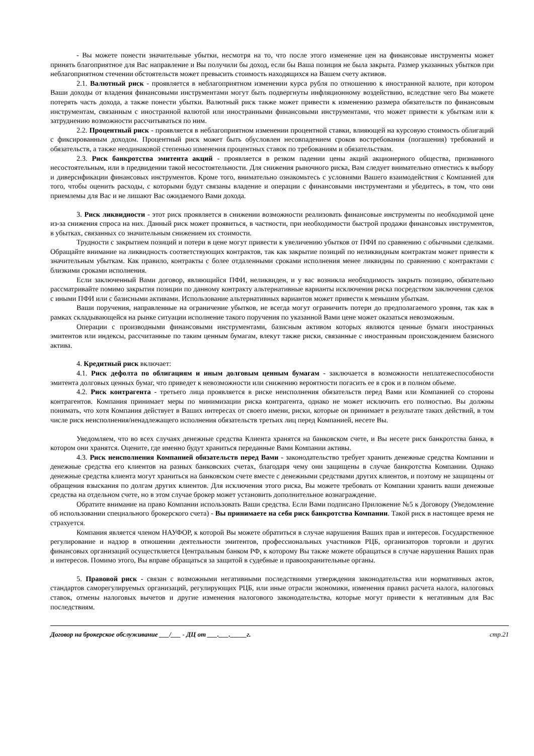- Вы можете понести значительные убытки, несмотря на то, что после этого изменение цен на финансовые инструменты может принять благоприятное для Вас направление и Вы получили бы доход, если бы Ваша позиция не была закрыта. Размер указанных убытков при неблагоприятном стечении обстоятельств может превысить стоимость находящихся на Вашем счету активов.
2.1. Валютный риск - проявляется в неблагоприятном изменении курса рубля по отношению к иностранной валюте, при котором Ваши доходы от владения финансовыми инструментами могут быть подвергнуты инфляционному воздействию, вследствие чего Вы можете потерять часть дохода, а также понести убытки. Валютный риск также может привести к изменению размера обязательств по финансовым инструментам, связанным с иностранной валютой или иностранными финансовыми инструментами, что может привести к убыткам или к затруднению возможности рассчитываться по ним.
2.2. Процентный риск - проявляется в неблагоприятном изменении процентной ставки, влияющей на курсовую стоимость облигаций с фиксированным доходом. Процентный риск может быть обусловлен несовпадением сроков востребования (погашения) требований и обязательств, а также неодинаковой степенью изменения процентных ставок по требованиям и обязательствам.
2.3. Риск банкротства эмитента акций - проявляется в резком падении цены акций акционерного общества, признанного несостоятельным, или в предвидении такой несостоятельности. Для снижения рыночного риска, Вам следует внимательно отнестись к выбору и диверсификации финансовых инструментов. Кроме того, внимательно ознакомьтесь с условиями Вашего взаимодействия с Компанией для того, чтобы оценить расходы, с которыми будут связаны владение и операции с финансовыми инструментами и убедитесь, в том, что они приемлемы для Вас и не лишают Вас ожидаемого Вами дохода.
3. Риск ликвидности - этот риск проявляется в снижении возможности реализовать финансовые инструменты по необходимой цене из-за снижения спроса на них. Данный риск может проявиться, в частности, при необходимости быстрой продажи финансовых инструментов, в убытках, связанных со значительным снижением их стоимости.
Трудности с закрытием позиций и потери в цене могут привести к увеличению убытков от ПФИ по сравнению с обычными сделками. Обращайте внимание на ликвидность соответствующих контрактов, так как закрытие позиций по неликвидным контрактам может привести к значительным убыткам. Как правило, контракты с более отдаленными сроками исполнения менее ликвидны по сравнению с контрактами с близкими сроками исполнения.
Если заключенный Вами договор, являющийся ПФИ, неликвиден, и у вас возникла необходимость закрыть позицию, обязательно рассматривайте помимо закрытия позиции по данному контракту альтернативные варианты исключения риска посредством заключения сделок с иными ПФИ или с базисными активами. Использование альтернативных вариантов может привести к меньшим убыткам.
Ваши поручения, направленные на ограничение убытков, не всегда могут ограничить потери до предполагаемого уровня, так как в рамках складывающейся на рынке ситуации исполнение такого поручения по указанной Вами цене может оказаться невозможным.
Операции с производными финансовыми инструментами, базисным активом которых являются ценные бумаги иностранных эмитентов или индексы, рассчитанные по таким ценным бумагам, влекут также риски, связанные с иностранным происхождением базисного актива.
4. Кредитный риск включает:
4.1. Риск дефолта по облигациям и иным долговым ценным бумагам - заключается в возможности неплатежеспособности эмитента долговых ценных бумаг, что приведет к невозможности или снижению вероятности погасить ее в срок и в полном объеме.
4.2. Риск контрагента - третьего лица проявляется в риске неисполнения обязательств перед Вами или Компанией со стороны контрагентов. Компания принимает меры по минимизации риска контрагента, однако не может исключить его полностью. Вы должны понимать, что хотя Компания действует в Ваших интересах от своего имени, риски, которые он принимает в результате таких действий, в том числе риск неисполнения/ненадлежащего исполнения обязательств третьих лиц перед Компанией, несете Вы.
Уведомляем, что во всех случаях денежные средства Клиента хранятся на банковском счете, и Вы несете риск банкротства банка, в котором они хранятся. Оцените, где именно будут храниться переданные Вами Компании активы.
4.3. Риск неисполнения Компанией обязательств перед Вами - законодательство требует хранить денежные средства Компании и денежные средства его клиентов на разных банковских счетах, благодаря чему они защищены в случае банкротства Компании. Однако денежные средства клиента могут храниться на банковском счете вместе с денежными средствами других клиентов, и поэтому не защищены от обращения взыскания по долгам других клиентов. Для исключения этого риска, Вы можете требовать от Компании хранить ваши денежные средства на отдельном счете, но в этом случае брокер может установить дополнительное вознаграждение.
Обратите внимание на право Компании использовать Ваши средства. Если Вами подписано Приложение №5 к Договору (Уведомление об использовании специального брокерского счета) - Вы принимаете на себя риск банкротства Компании. Такой риск в настоящее время не страхуется.
Компания является членом НАУФОР, к которой Вы можете обратиться в случае нарушения Ваших прав и интересов. Государственное регулирование и надзор в отношении деятельности эмитентов, профессиональных участников РЦБ, организаторов торговли и других финансовых организаций осуществляется Центральным банком РФ, к которому Вы также можете обращаться в случае нарушения Ваших прав и интересов. Помимо этого, Вы вправе обращаться за защитой в судебные и правоохранительные органы.
5. Правовой риск - связан с возможными негативными последствиями утверждения законодательства или нормативных актов, стандартов саморегулируемых организаций, регулирующих РЦБ, или иные отрасли экономики, изменения правил расчета налога, налоговых ставок, отмены налоговых вычетов и другие изменения налогового законодательства, которые могут привести к негативным для Вас последствиям.
Договор на брокерское обслуживание ___/___ - ДЦ от ___.___._____г. стр.21